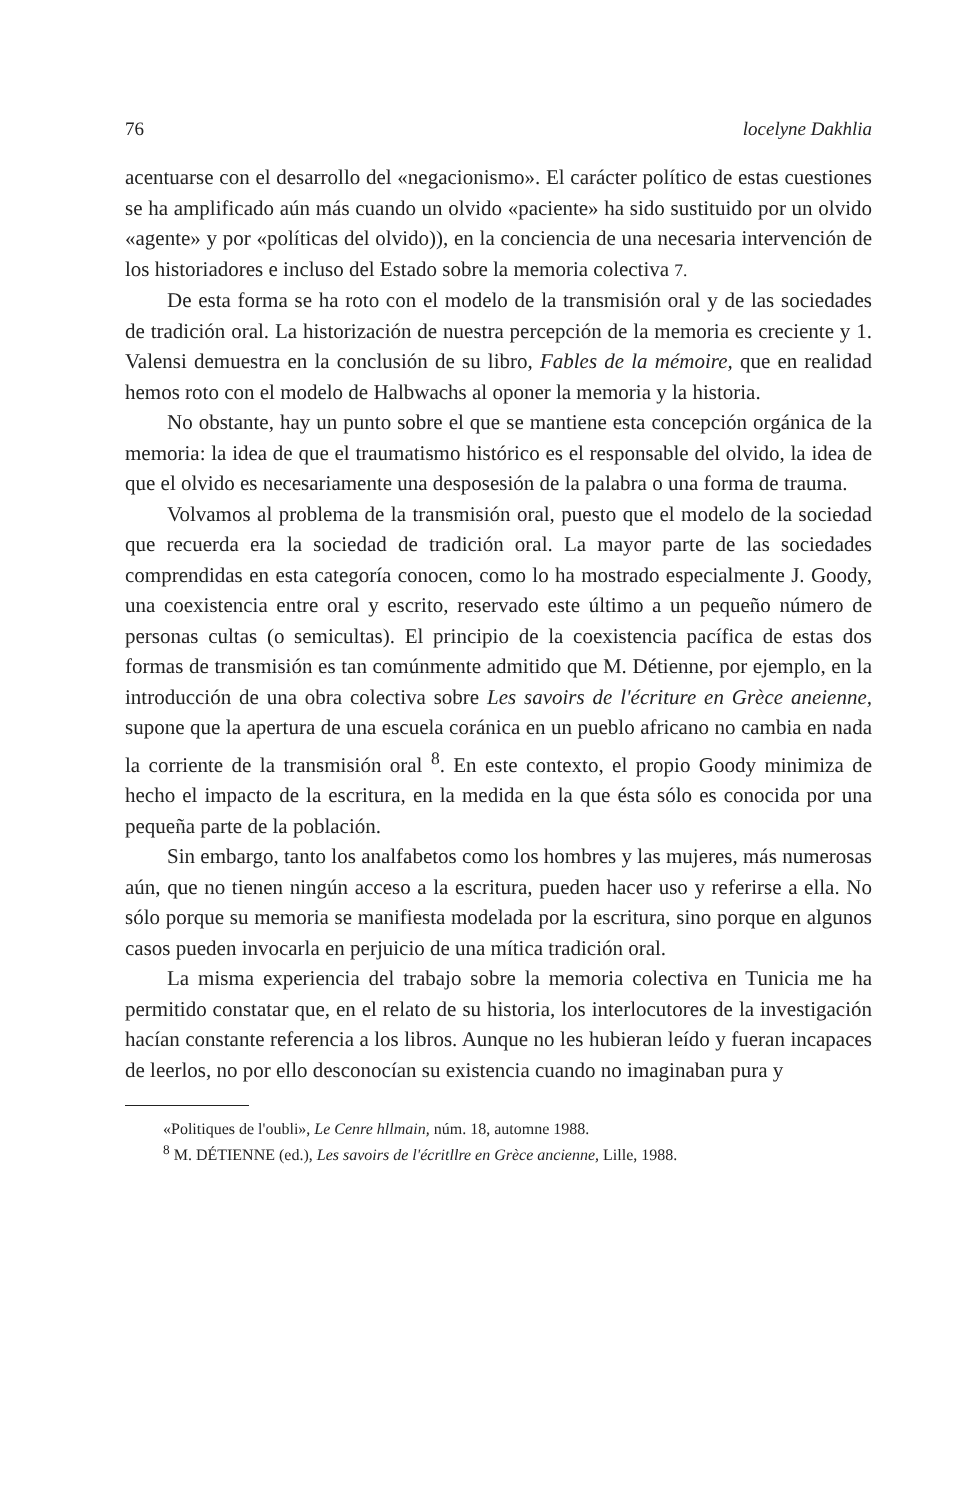76 locelyne Dakhlia
acentuarse con el desarrollo del «negacionismo». El carácter político de estas cuestiones se ha amplificado aún más cuando un olvido «paciente» ha sido sustituido por un olvido «agente» y por «políticas del olvido)), en la conciencia de una necesaria intervención de los historiadores e incluso del Estado sobre la memoria colectiva 7.
De esta forma se ha roto con el modelo de la transmisión oral y de las sociedades de tradición oral. La historización de nuestra percepción de la memoria es creciente y 1. Valensi demuestra en la conclusión de su libro, Fables de la mémoire, que en realidad hemos roto con el modelo de Halbwachs al oponer la memoria y la historia.
No obstante, hay un punto sobre el que se mantiene esta concepción orgánica de la memoria: la idea de que el traumatismo histórico es el responsable del olvido, la idea de que el olvido es necesariamente una desposesión de la palabra o una forma de trauma.
Volvamos al problema de la transmisión oral, puesto que el modelo de la sociedad que recuerda era la sociedad de tradición oral. La mayor parte de las sociedades comprendidas en esta categoría conocen, como lo ha mostrado especialmente J. Goody, una coexistencia entre oral y escrito, reservado este último a un pequeño número de personas cultas (o semicultas). El principio de la coexistencia pacífica de estas dos formas de transmisión es tan comúnmente admitido que M. Détienne, por ejemplo, en la introducción de una obra colectiva sobre Les savoirs de l'écriture en Grèce aneienne, supone que la apertura de una escuela coránica en un pueblo africano no cambia en nada la corriente de la transmisión oral <sup>8</sup>. En este contexto, el propio Goody minimiza de hecho el impacto de la escritura, en la medida en la que ésta sólo es conocida por una pequeña parte de la población.
Sin embargo, tanto los analfabetos como los hombres y las mujeres, más numerosas aún, que no tienen ningún acceso a la escritura, pueden hacer uso y referirse a ella. No sólo porque su memoria se manifiesta modelada por la escritura, sino porque en algunos casos pueden invocarla en perjuicio de una mítica tradición oral.
La misma experiencia del trabajo sobre la memoria colectiva en Tunicia me ha permitido constatar que, en el relato de su historia, los interlocutores de la investigación hacían constante referencia a los libros. Aunque no les hubieran leído y fueran incapaces de leerlos, no por ello desconocían su existencia cuando no imaginaban pura y
«Politiques de l'oubli», Le Cenre hllmain, núm. 18, automne 1988.
<sup>8</sup> M. DÉTIENNE (ed.), Les savoirs de l'écritllre en Grèce ancienne, Lille, 1988.